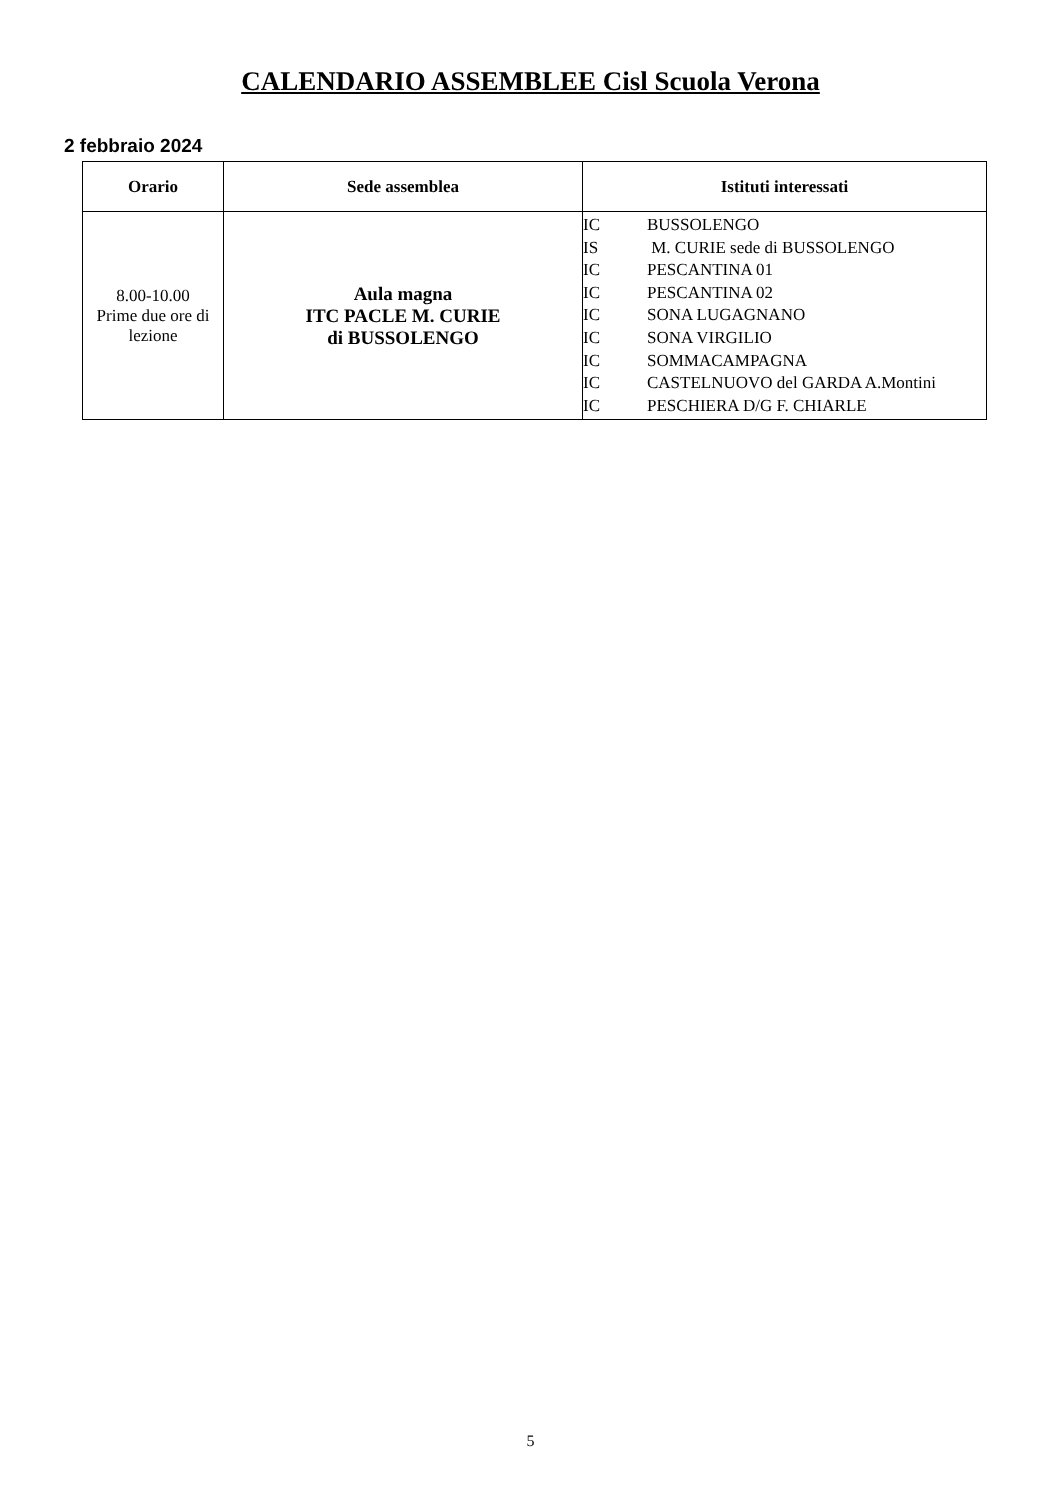CALENDARIO ASSEMBLEE Cisl Scuola Verona
2 febbraio 2024
| Orario | Sede assemblea | Istituti interessati |
| --- | --- | --- |
| 8.00-10.00 Prime due ore di lezione | Aula magna ITC PACLE M. CURIE di BUSSOLENGO | / IC / BUSSOLENGO / / IS / M. CURIE sede di BUSSOLENGO / / IC / PESCANTINA 01 / / IC / PESCANTINA 02 / / IC / SONA LUGAGNANO / / IC / SONA VIRGILIO / / IC / SOMMACAMPAGNA / / IC / CASTELNUOVO del GARDA A.Montini / / IC / PESCHIERA D/G F. CHIARLE / |
5